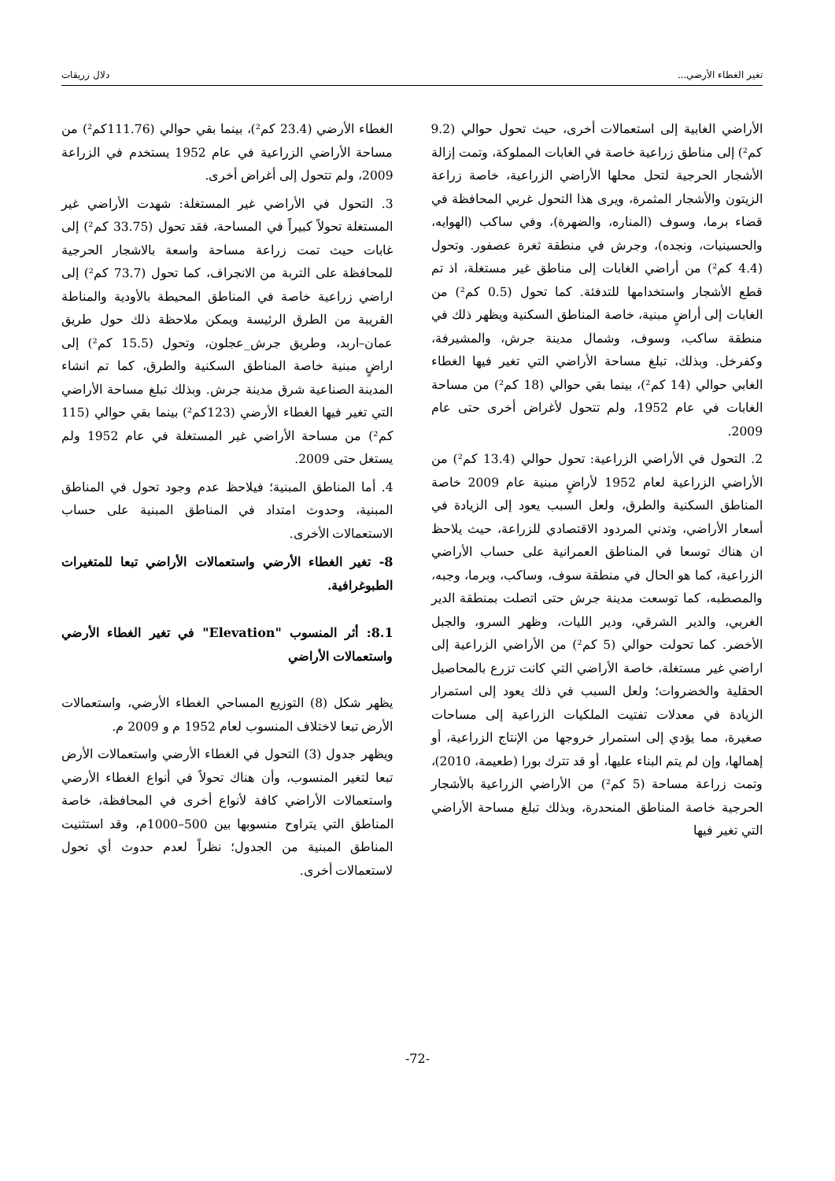تغير الغطاء الأرضي... دلال زريقات
الأراضي الغابية إلى استعمالات أخرى، حيث تحول حوالي (9.2 كم²) إلى مناطق زراعية خاصة في الغابات المملوكة، وتمت إزالة الأشجار الحرجية لتحل محلها الأراضي الزراعية، خاصة زراعة الزيتون والأشجار المثمرة، ويرى هذا التحول غربي المحافظة في قضاء برما، وسوف (المناره، والضهرة)، وفي ساكب (الهوايه، والحسينيات، ونجده)، وجرش في منطقة ثغرة عصفور. وتحول (4.4 كم²) من أراضي الغابات إلى مناطق غير مستغلة، اذ تم قطع الأشجار واستخدامها للتدفئة. كما تحول (0.5 كم²) من الغابات إلى أراضٍ مبنية، خاصة المناطق السكنية ويظهر ذلك في منطقة ساكب، وسوف، وشمال مدينة جرش، والمشيرفة، وكفرخل. وبذلك، تبلغ مساحة الأراضي التي تغير فيها الغطاء الغابي حوالي (14 كم²)، بينما بقي حوالي (18 كم²) من مساحة الغابات في عام 1952، ولم تتحول لأغراض أخرى حتى عام 2009.
2. التحول في الأراضي الزراعية: تحول حوالي (13.4 كم²) من الأراضي الزراعية لعام 1952 لأراضٍ مبنية عام 2009 خاصة المناطق السكنية والطرق، ولعل السبب يعود إلى الزيادة في أسعار الأراضي، وتدني المردود الاقتصادي للزراعة، حيث يلاحظ ان هناك توسعا في المناطق العمرانية على حساب الأراضي الزراعية، كما هو الحال في منطقة سوف، وساكب، وبرما، وجبه، والمصطبه، كما توسعت مدينة جرش حتى اتصلت بمنطقة الدير الغربي، والدير الشرقي، ودير الليات، وظهر السرو، والجبل الأخضر. كما تحولت حوالي (5 كم²) من الأراضي الزراعية إلى اراضي غير مستغلة، خاصة الأراضي التي كانت تزرع بالمحاصيل الحقلية والخضروات؛ ولعل السبب في ذلك يعود إلى استمرار الزيادة في معدلات تفتيت الملكيات الزراعية إلى مساحات صغيرة، مما يؤدي إلى استمرار خروجها من الإنتاج الزراعية، أو إهمالها، وإن لم يتم البناء عليها، أو قد تترك بورا (طعيمة، 2010)، وتمت زراعة مساحة (5 كم²) من الأراضي الزراعية بالأشجار الحرجية خاصة المناطق المنحدرة، وبذلك تبلغ مساحة الأراضي التي تغير فيها
الغطاء الأرضي (23.4 كم²)، بينما بقي حوالي (111.76كم²) من مساحة الأراضي الزراعية في عام 1952 يستخدم في الزراعة 2009، ولم تتحول إلى أغراض أخرى.
3. التحول في الأراضي غير المستغلة: شهدت الأراضي غير المستغلة تحولاً كبيراً في المساحة، فقد تحول (33.75 كم²) إلى غابات حيث تمت زراعة مساحة واسعة بالاشجار الحرجية للمحافظة على التربة من الانجراف، كما تحول (73.7 كم²) إلى اراضي زراعية خاصة في المناطق المحيطة بالأودية والمناطة القريبة من الطرق الرئيسة ويمكن ملاحظة ذلك حول طريق عمان–اربد، وطريق جرش_عجلون، وتحول (15.5 كم²) إلى اراضٍ مبنية خاصة المناطق السكنية والطرق، كما تم انشاء المدينة الصناعية شرق مدينة جرش. وبذلك تبلغ مساحة الأراضي التي تغير فيها الغطاء الأرضي (123كم²) بينما بقي حوالي (115 كم²) من مساحة الأراضي غير المستغلة في عام 1952 ولم يستغل حتى 2009.
4. أما المناطق المبنية؛ فيلاحظ عدم وجود تحول في المناطق المبنية، وحدوث امتداد في المناطق المبنية على حساب الاستعمالات الأخرى.
8- تغير الغطاء الأرضي واستعمالات الأراضي تبعا للمتغيرات الطبوغرافية.
8.1: أثر المنسوب "Elevation" في تغير الغطاء الأرضي واستعمالات الأراضي
يظهر شكل (8) التوزيع المساحي الغطاء الأرضي، واستعمالات الأرض تبعا لاختلاف المنسوب لعام 1952 م و 2009 م.
ويظهر جدول (3) التحول في الغطاء الأرضي واستعمالات الأرض تبعا لتغير المنسوب، وأن هناك تحولاً في أنواع الغطاء الأرضي واستعمالات الأراضي كافة لأنواع أخرى في المحافظة، خاصة المناطق التي يتراوح منسوبها بين 500–1000م، وقد استثنيت المناطق المبنية من الجدول؛ نظراً لعدم حدوث أي تحول لاستعمالات أخرى.
-72-